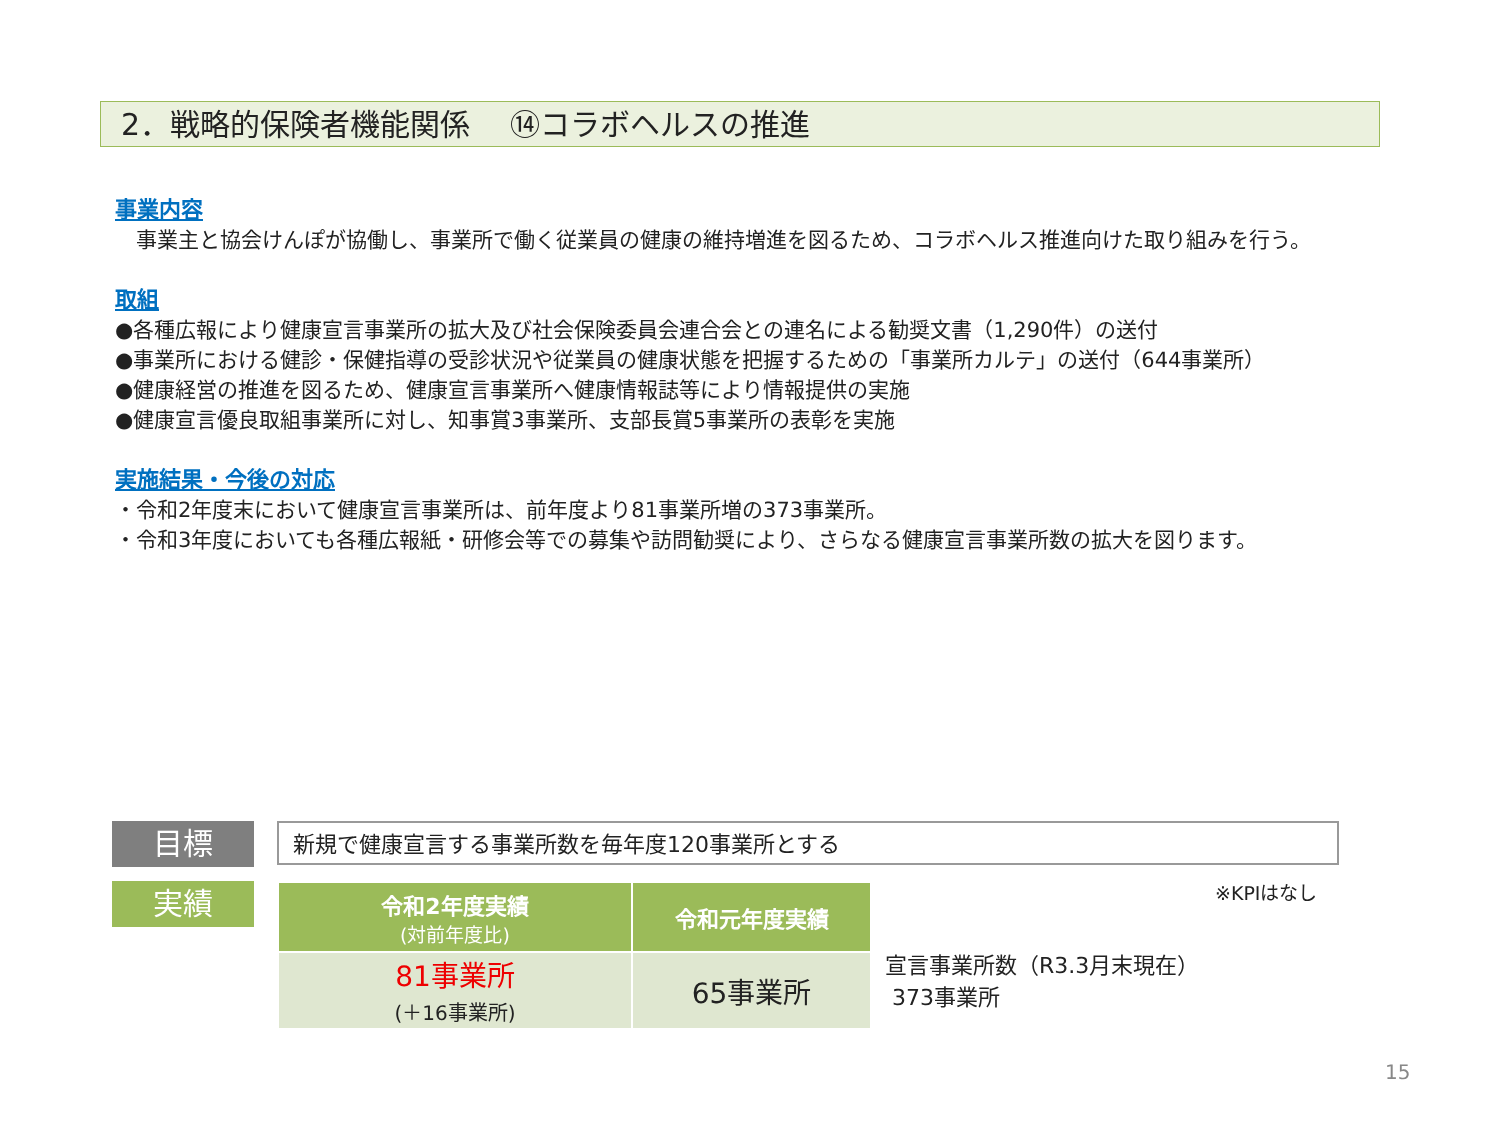2．戦略的保険者機能関係　 ⑭コラボヘルスの推進
事業内容
　事業主と協会けんぽが協働し、事業所で働く従業員の健康の維持増進を図るため、コラボヘルス推進向けた取り組みを行う。
取組
●各種広報により健康宣言事業所の拡大及び社会保険委員会連合会との連名による勧奨文書（1,290件）の送付
●事業所における健診・保健指導の受診状況や従業員の健康状態を把握するための「事業所カルテ」の送付（644事業所）
●健康経営の推進を図るため、健康宣言事業所へ健康情報誌等により情報提供の実施
●健康宣言優良取組事業所に対し、知事賞3事業所、支部長賞5事業所の表彰を実施
実施結果・今後の対応
・令和2年度末において健康宣言事業所は、前年度より81事業所増の373事業所。
・令和3年度においても各種広報紙・研修会等での募集や訪問勧奨により、さらなる健康宣言事業所数の拡大を図ります。
目標 新規で健康宣言する事業所数を毎年度120事業所とする
実績 ※KPIはなし
| 令和2年度実績 (対前年度比) | 令和元年度実績 |
| --- | --- |
| 81事業所 (＋16事業所) | 65事業所 |
宣言事業所数（R3.3月末現在）
373事業所
15